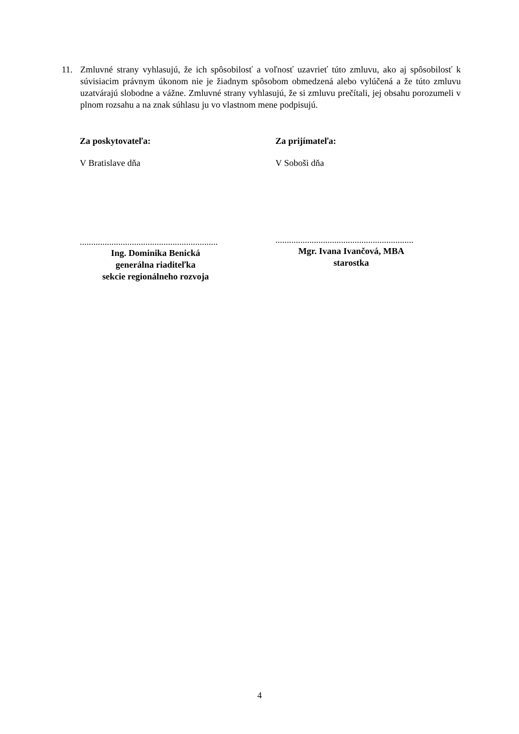11. Zmluvné strany vyhlasujú, že ich spôsobilosť a voľnosť uzavrieť túto zmluvu, ako aj spôsobilosť k súvisiacim právnym úkonom nie je žiadnym spôsobom obmedzená alebo vylúčená a že túto zmluvu uzatvárajú slobodne a vážne. Zmluvné strany vyhlasujú, že si zmluvu prečítali, jej obsahu porozumeli v plnom rozsahu a na znak súhlasu ju vo vlastnom mene podpisujú.
Za poskytovateľa:
V Bratislave dňa
.............................................................
Ing. Dominika Benická
generálna riaditeľka
sekcie regionálneho rozvoja
Za prijímateľa:
V Soboši dňa
.............................................................
Mgr. Ivana Ivančová, MBA
starostka
4